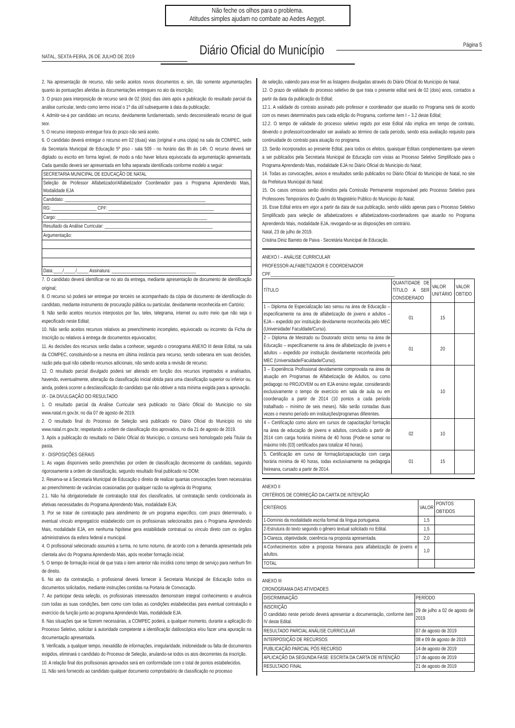Não feche os olhos para o problema.
Atitudes simples ajudam no combate ao Aedes Aegypt.
NATAL, SEXTA-FEIRA, 26 DE JULHO DE 2019
Diário Oficial do Município
Página 5
2. Na apresentação de recurso, não serão aceitos novos documentos e, sim, tão somente argumentações quanto às pontuações aferidas às documentações entregues no ato da inscrição;
3. O prazo para interposição de recurso será de 02 (dois) dias úteis após a publicação do resultado parcial da análise curricular, tendo como termo inicial o 1º dia útil subsequente à data da publicação;
4. Admitir-se-á por candidato um recurso, devidamente fundamentado, sendo desconsiderado recurso de igual teor.
5. O recurso interposto entregue fora do prazo não será aceito.
6. O candidato deverá entregar o recurso em 02 (duas) vias (original e uma cópia) na sala da COMPEC, sede da Secretaria Municipal de Educação 5º piso - sala 509 - no horário das 8h às 14h. O recurso deverá ser digitado ou escrito em forma legível, de modo a não haver leitura equivocada da argumentação apresentada. Cada questão deverá ser apresentada em folha separada identificada conforme modelo a seguir:
| SECRETARIA MUNICIPAL DE EDUCAÇÃO DE NATAL |
| Seleção de Professor Alfabetizador/Alfabetizador Coordenador para o Programa Aprendendo Mais, Modalidade EJA |
| Candidato: ____________________________________________________________ |
| RG: ___________________ CPF: _____________________________________________ |
| Cargo: ________________________________________________________________ |
| Resultado da Análise Curricular: ______________________________________________ |
| Argumentação: |
| Data:____/_____/_____ Assinatura: ____________________________________ |
7. O candidato deverá identificar-se no ato da entrega, mediante apresentação de documento de identificação original;
8. O recurso só poderá ser entregue por terceiro se acompanhado da cópia de documento de identificação do candidato, mediante instrumento de procuração pública ou particular, devidamente reconhecida em Cartório;
9. Não serão aceitos recursos interpostos por fax, telex, telegrama, internet ou outro meio que não seja o especificado neste Edital;
10. Não serão aceitos recursos relativos ao preenchimento incompleto, equivocado ou incorreto da Ficha de Inscrição ou relativos à entrega de documentos equivocados;
11. As decisões dos recursos serão dadas a conhecer, segundo o cronograma ANEXO III deste Edital, na sala da COMPEC, constituindo-se a mesma em última instância para recurso, sendo soberana em suas decisões, razão pela qual não caberão recursos adicionais, não sendo aceita a revisão de recurso;
12. O resultado parcial divulgado poderá ser alterado em função dos recursos impetrados e analisados, havendo, eventualmente, alteração da classificação inicial obtida para uma classificação superior ou inferior ou, ainda, poderá ocorrer a desclassificação do candidato que não obtiver a nota mínima exigida para a aprovação.
IX - DA DIVULGAÇÃO DO RESULTADO
1. O resultado parcial da Análise Curricular será publicado no Diário Oficial do Município no site www.natal.rn.gov.br, no dia 07 de agosto de 2019.
2. O resultado final do Processo de Seleção será publicado no Diário Oficial do Município no site www.natal.rn.gov.br, respeitando a ordem de classificação dos aprovados, no dia 21 de agosto de 2019.
3. Após a publicação do resultado no Diário Oficial do Município, o concurso será homologado pela Titular da pasta.
X - DISPOSIÇÕES GERAIS
1. As vagas disponíveis serão preenchidas por ordem de classificação decrescente do candidato, seguindo rigorosamente a ordem de classificação, segundo resultado final publicado no DOM;
2. Reserva-se à Secretaria Municipal de Educação o direito de realizar quantas convocações forem necessárias ao preenchimento de vacâncias ocasionadas por qualquer razão na vigência do Programa;
2.1. Não há obrigatoriedade de contratação total dos classificados, tal contratação sendo condicionada às efetivas necessidades do Programa Aprendendo Mais, modalidade EJA;
3. Por se tratar de contratação para atendimento de um programa específico, com prazo determinado, o eventual vínculo empregatício estabelecido com os profissionais selecionados para o Programa Aprendendo Mais, modalidade EJA, em nenhuma hipótese gera estabilidade contratual ou vínculo direto com os órgãos administrativos da esfera federal e municipal.
4. O profissional selecionado assumirá a turma, no turno noturno, de acordo com a demanda apresentada pela clientela alvo do Programa Aprendendo Mais, após receber formação inicial;
5. O tempo de formação inicial de que trata o item anterior não incidirá como tempo de serviço para nenhum fim de direito.
6. No ato da contratação, o profissional deverá fornecer à Secretaria Municipal de Educação todos os documentos solicitados, mediante instruções contidas na Portaria de Convocação.
7. Ao participar desta seleção, os profissionais interessados demonstram integral conhecimento e anuência com todas as suas condições, bem como com todas as condições estabelecidas para eventual contratação e exercício da função junto ao programa Aprendendo Mais, modalidade EJA.
8. Nas situações que se fizerem necessárias, a COMPEC poderá, a qualquer momento, durante a aplicação do Processo Seletivo, solicitar à autoridade competente a identificação datiloscópica e/ou fazer uma apuração na documentação apresentada.
9. Verificada, a qualquer tempo, inexatidão de informações, irregularidade, inidoneidade ou falta de documentos exigidos, eliminará o candidato do Processo de Seleção, anulando-se todos os atos decorrentes da inscrição.
10. A relação final dos profissionais aprovados será em conformidade com o total de pontos estabelecidos.
11. Não será fornecido ao candidato qualquer documento comprobatório de classificação no processo
de seleção, valendo para esse fim as listagens divulgadas através do Diário Oficial do Município de Natal.
12. O prazo de validade do processo seletivo de que trata o presente edital será de 02 (dois) anos, contados a partir da data da publicação do Edital;
12.1. A validade do contrato assinado pelo professor e coordenador que atuarão no Programa será de acordo com os meses determinados para cada edição do Programa, conforme item I – 3.2 deste Edital;
12.2. O tempo de validade do processo seletivo regido por este Edital não implica em tempo de contrato, devendo o professor/coordenador ser avaliado ao término de cada período, sendo esta avaliação requisito para continuidade do contrato para atuação no programa.
13. Serão incorporados ao presente Edital, para todos os efeitos, quaisquer Editais complementares que vierem a ser publicados pela Secretaria Municipal de Educação com vistas ao Processo Seletivo Simplificado para o Programa Aprendendo Mais, modalidade EJA no Diário Oficial do Município do Natal;
14. Todas as convocações, avisos e resultados serão publicados no Diário Oficial do Município de Natal, no site da Prefeitura Municipal do Natal;
15. Os casos omissos serão dirimidos pela Comissão Permanente responsável pelo Processo Seletivo para Professores Temporários do Quadro do Magistério Público do Município do Natal;
16. Esse Edital entra em vigor a partir da data de sua publicação, sendo válido apenas para o Processo Seletivo Simplificado para seleção de alfabetizadores e alfabetizadores-coordenadores que atuarão no Programa Aprendendo Mais, modalidade EJA, revogando-se as disposições em contrário.
Natal, 23 de julho de 2019.
Cristina Diniz Barreto de Paiva - Secretária Municipal de Educação.
ANEXO I – ANÁLISE CURRICULAR
PROFESSOR-ALFABETIZADOR E COORDENADOR
CPF_____________________________________________________
| TÍTULO | QUANTIDADE DE TÍTULO A SER CONSIDERADO | VALOR UNITÁRIO | VALOR OBTIDO |
| --- | --- | --- | --- |
| 1 – Diploma de Especialização lato sensu na área de Educação – especificamente na área de alfabetização de jovens e adultos – EJA – expedido por instituição devidamente reconhecida pelo MEC (Universidade/ Faculdade/Curso). | 01 | 15 | |
| 2 – Diploma de Mestrado ou Doutorado stricto sensu na área de Educação – especificamente na área de alfabetização de jovens e adultos – expedido por instituição devidamente reconhecida pelo MEC (Universidade/Faculdade/Curso). | 01 | 20 | |
| 3 – Experiência Profissional devidamente comprovada na área de atuação em Programas de Alfabetização de Adultos, ou como pedagogo no PROJOVEM ou em EJA ensino regular, considerando exclusivamente o tempo de exercício em sala de aula ou em coordenação a partir de 2014 (10 pontos a cada período trabalhado – mínimo de seis meses). Não serão contadas duas vezes o mesmo período em instituições/programas diferentes. | | 10 | |
| 4 – Certificação como aluno em cursos de capacitação/ formação na área de educação de jovens e adultos, concluído a partir de 2014 com carga horária mínima de 40 horas (Pode-se somar no máximo três (03) certificados para totalizar 40 horas). | 02 | 10 | |
| 5. Certificação em curso de formação/capacitação com carga horária mínima de 40 horas, todas exclusivamente na pedagogia freireana, cursado a partir de 2014. | 01 | 15 | |
ANEXO II
CRITÉRIOS DE CORREÇÃO DA CARTA DE INTENÇÃO
| CRITÉRIOS | VALOR | PONTOS OBTIDOS |
| --- | --- | --- |
| 1-Domínio da modalidade escrita formal da língua portuguesa. | 1,5 | |
| 2-Estrutura do texto segundo o gênero textual solicitado no Edital. | 1,5 | |
| 3-Clareza, objetividade, coerência na proposta apresentada. | 2,0 | |
| 4-Conhecimentos sobre a proposta freireana para alfabetização de jovens e adultos. | 1,0 | |
| TOTAL | | |
ANEXO III
CRONOGRAMA DAS ATIVIDADES
| DISCRIMINAÇÃO | PERÍODO |
| --- | --- |
| INSCRIÇÃO O candidato neste período deverá apresentar a documentação, conforme item IV deste Edital. | 29 de julho a 02 de agosto de 2019 |
| RESULTADO PARCIAL ANÁLISE CURRICULAR | 07 de agosto de 2019 |
| INTERPOSIÇÃO DE RECURSOS | 08 e 09 de agosto de 2019 |
| PUBLICAÇÃO PARCIAL PÓS RECURSO | 14 de agosto de 2019 |
| APLICAÇÃO DA SEGUNDA FASE: ESCRITA DA CARTA DE INTENÇÃO | 17 de agosto de 2019 |
| RESULTADO FINAL | 21 de agosto de 2019 |